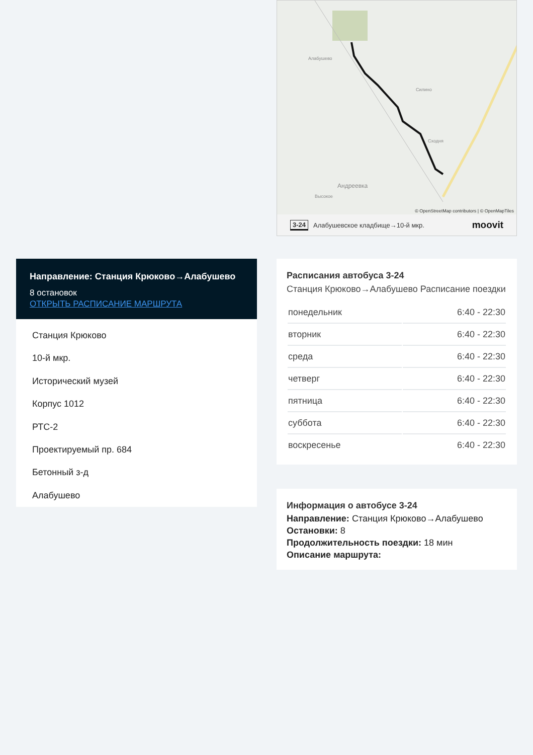Направление: Станция Крюково→Алабушево
8 остановок
ОТКРЫТЬ РАСПИСАНИЕ МАРШРУТА
Станция Крюково
10-й мкр.
Исторический музей
Корпус 1012
РТС-2
Проектируемый пр. 684
Бетонный з-д
Алабушево
Алабушево
Силино
Сходня
Андреевка
Высокое
© OpenStreetMap contributors | © OpenMapTiles
3-24 Алабушевское кладбище→10-й мкр. moovit
Расписания автобуса 3-24
Станция Крюково→Алабушево Расписание поездки
| понедельник | 6:40 - 22:30 |
| вторник | 6:40 - 22:30 |
| среда | 6:40 - 22:30 |
| четверг | 6:40 - 22:30 |
| пятница | 6:40 - 22:30 |
| суббота | 6:40 - 22:30 |
| воскресенье | 6:40 - 22:30 |
Информация о автобусе 3-24
Направление: Станция Крюково→Алабушево
Остановки: 8
Продолжительность поездки: 18 мин
Описание маршрута: